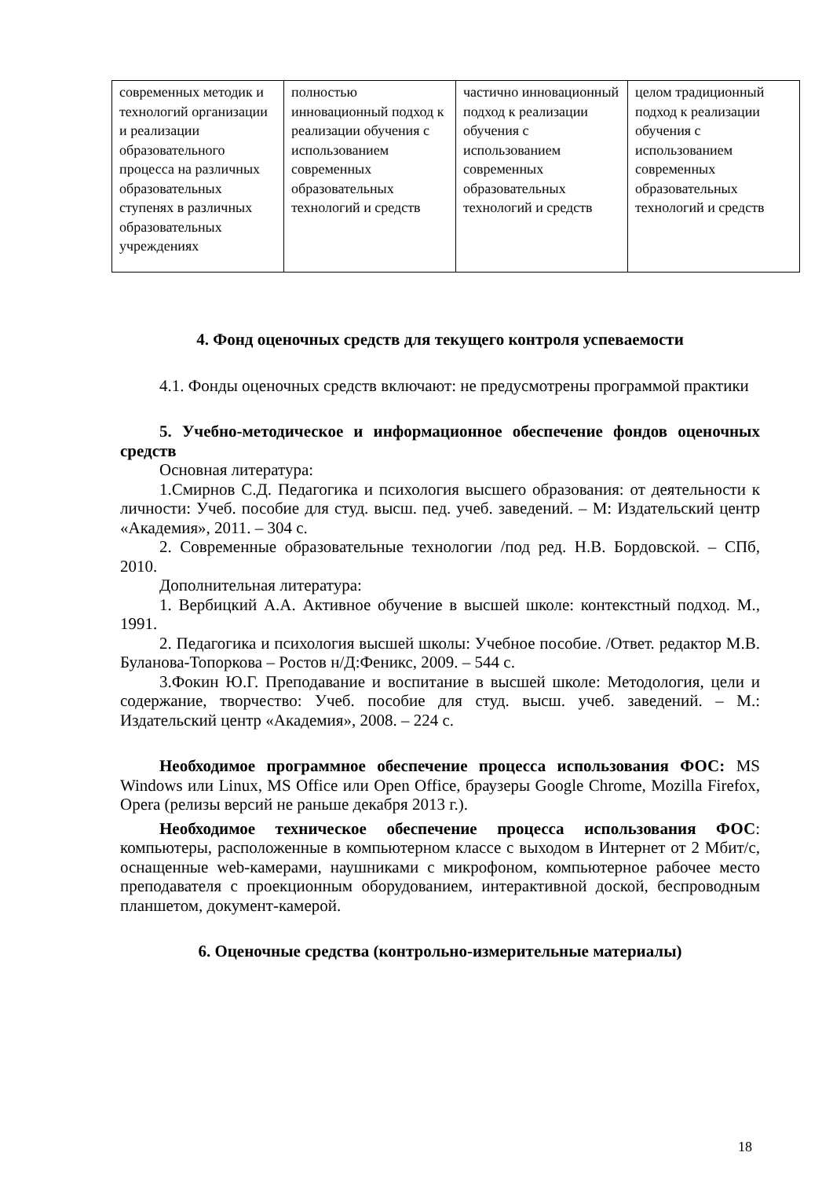| современных методик и технологий организации и реализации образовательного процесса на различных образовательных ступенях в различных образовательных учреждениях | полностью инновационный подход к реализации обучения с использованием современных образовательных технологий и средств | частично инновационный подход к реализации обучения с использованием современных образовательных технологий и средств | целом традиционный подход к реализации обучения с использованием современных образовательных технологий и средств |
4. Фонд оценочных средств для текущего контроля успеваемости
4.1. Фонды оценочных средств включают: не предусмотрены программой практики
5. Учебно-методическое и информационное обеспечение фондов оценочных средств
Основная литература:
1.Смирнов С.Д. Педагогика и психология высшего образования: от деятельности к личности: Учеб. пособие для студ. высш. пед. учеб. заведений. – М: Издательский центр «Академия», 2011. – 304 с.
2. Современные образовательные технологии /под ред. Н.В. Бордовской. – СПб, 2010.
Дополнительная литература:
1. Вербицкий А.А. Активное обучение в высшей школе: контекстный подход. М., 1991.
2. Педагогика и психология высшей школы: Учебное пособие. /Ответ. редактор М.В. Буланова-Топоркова – Ростов н/Д:Феникс, 2009. – 544 с.
3.Фокин Ю.Г. Преподавание и воспитание в высшей школе: Методология, цели и содержание, творчество: Учеб. пособие для студ. высш. учеб. заведений. – М.: Издательский центр «Академия», 2008. – 224 с.
Необходимое программное обеспечение процесса использования ФОС: MS Windows или Linux, MS Office или Open Office, браузеры Google Chrome, Mozilla Firefox, Opera (релизы версий не раньше декабря 2013 г.).
Необходимое техническое обеспечение процесса использования ФОС: компьютеры, расположенные в компьютерном классе с выходом в Интернет от 2 Мбит/с, оснащенные web-камерами, наушниками с микрофоном, компьютерное рабочее место преподавателя с проекционным оборудованием, интерактивной доской, беспроводным планшетом, документ-камерой.
6. Оценочные средства (контрольно-измерительные материалы)
18